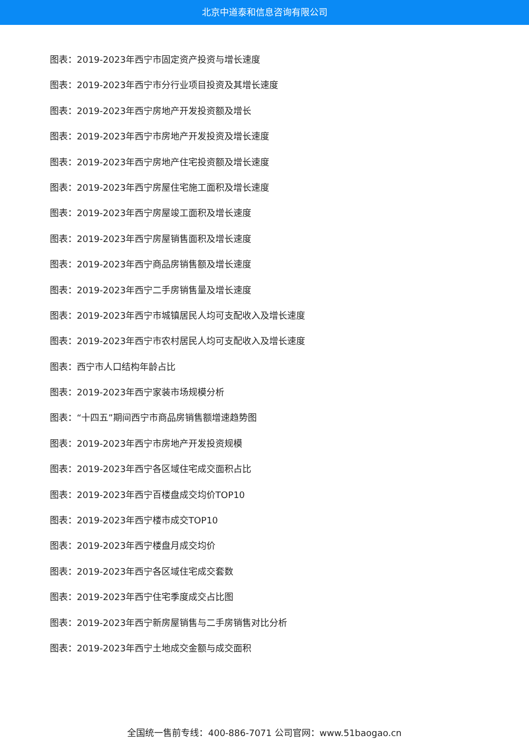北京中道泰和信息咨询有限公司
图表：2019-2023年西宁市固定资产投资与增长速度
图表：2019-2023年西宁市分行业项目投资及其增长速度
图表：2019-2023年西宁房地产开发投资额及增长
图表：2019-2023年西宁市房地产开发投资及增长速度
图表：2019-2023年西宁房地产住宅投资额及增长速度
图表：2019-2023年西宁房屋住宅施工面积及增长速度
图表：2019-2023年西宁房屋竣工面积及增长速度
图表：2019-2023年西宁房屋销售面积及增长速度
图表：2019-2023年西宁商品房销售额及增长速度
图表：2019-2023年西宁二手房销售量及增长速度
图表：2019-2023年西宁市城镇居民人均可支配收入及增长速度
图表：2019-2023年西宁市农村居民人均可支配收入及增长速度
图表：西宁市人口结构年龄占比
图表：2019-2023年西宁家装市场规模分析
图表：“十四五”期间西宁市商品房销售额增速趋势图
图表：2019-2023年西宁市房地产开发投资规模
图表：2019-2023年西宁各区域住宅成交面积占比
图表：2019-2023年西宁百楼盘成交均价TOP10
图表：2019-2023年西宁楼市成交TOP10
图表：2019-2023年西宁楼盘月成交均价
图表：2019-2023年西宁各区域住宅成交套数
图表：2019-2023年西宁住宅季度成交占比图
图表：2019-2023年西宁新房屋销售与二手房销售对比分析
图表：2019-2023年西宁土地成交金额与成交面积
全国统一售前专线：400-886-7071 公司官网：www.51baogao.cn